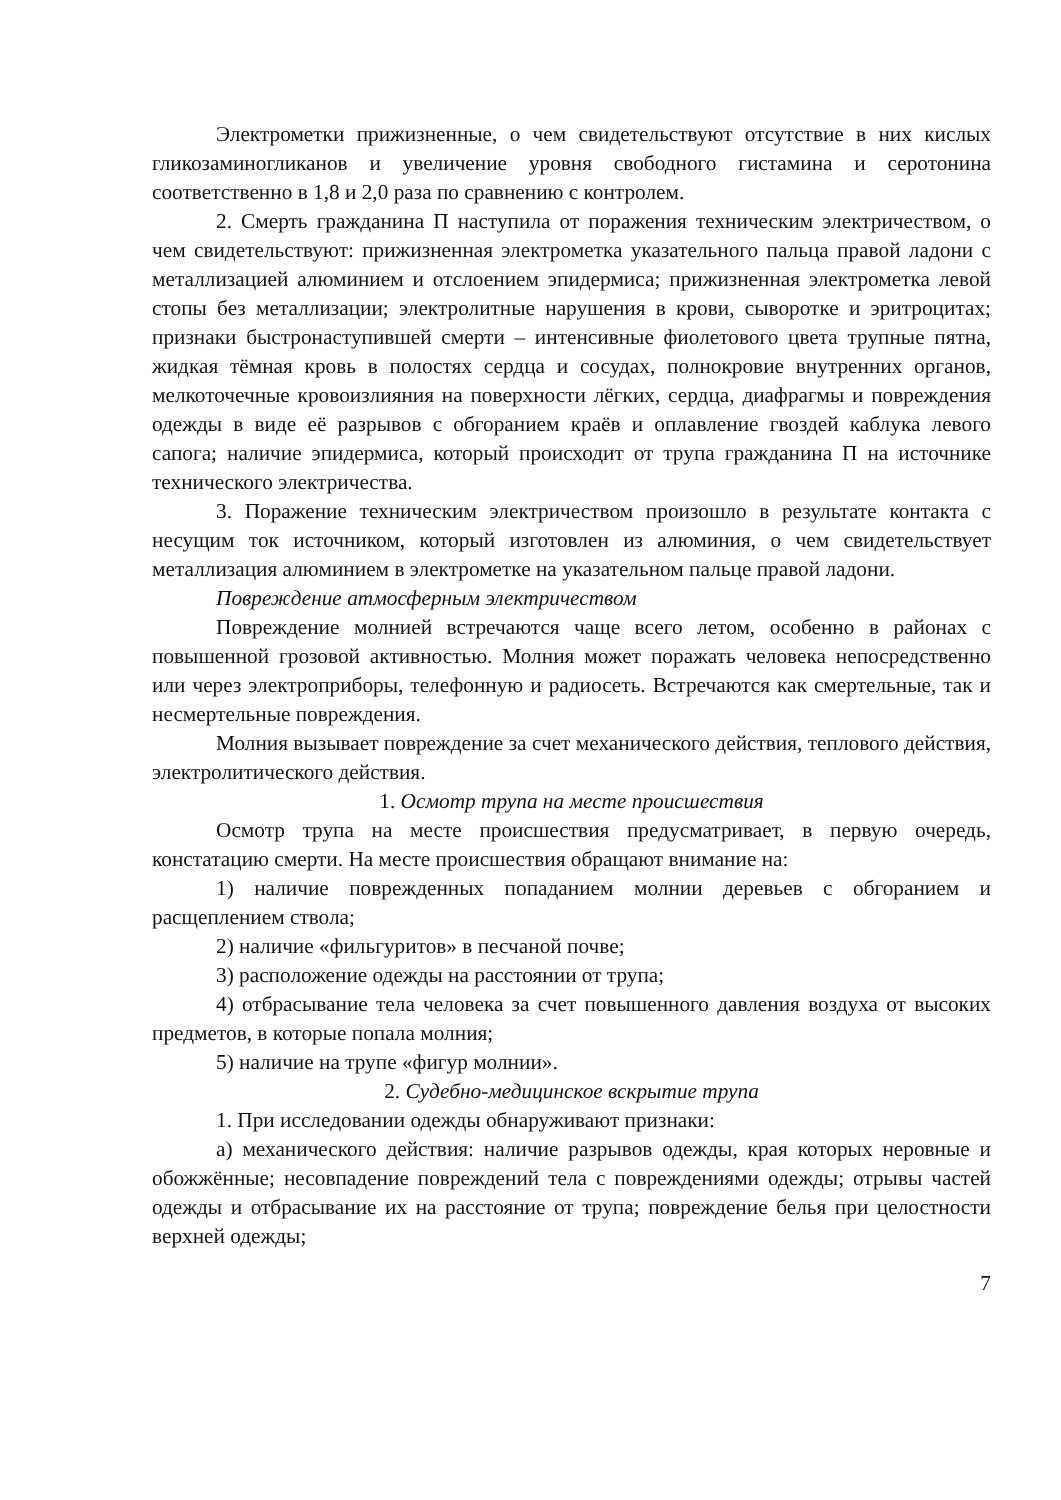Электрометки прижизненные, о чем свидетельствуют отсутствие в них кислых гликозаминогликанов и увеличение уровня свободного гистамина и серотонина соответственно в 1,8 и 2,0 раза по сравнению с контролем.
2. Смерть гражданина П наступила от поражения техническим электричеством, о чем свидетельствуют: прижизненная электрометка указательного пальца правой ладони с металлизацией алюминием и отслоением эпидермиса; прижизненная электрометка левой стопы без металлизации; электролитные нарушения в крови, сыворотке и эритроцитах; признаки быстронаступившей смерти – интенсивные фиолетового цвета трупные пятна, жидкая тёмная кровь в полостях сердца и сосудах, полнокровие внутренних органов, мелкоточечные кровоизлияния на поверхности лёгких, сердца, диафрагмы и повреждения одежды в виде её разрывов с обгоранием краёв и оплавление гвоздей каблука левого сапога; наличие эпидермиса, который происходит от трупа гражданина П на источнике технического электричества.
3. Поражение техническим электричеством произошло в результате контакта с несущим ток источником, который изготовлен из алюминия, о чем свидетельствует металлизация алюминием в электрометке на указательном пальце правой ладони.
Повреждение атмосферным электричеством
Повреждение молнией встречаются чаще всего летом, особенно в районах с повышенной грозовой активностью. Молния может поражать человека непосредственно или через электроприборы, телефонную и радиосеть. Встречаются как смертельные, так и несмертельные повреждения.
Молния вызывает повреждение за счет механического действия, теплового действия, электролитического действия.
1. Осмотр трупа на месте происшествия
Осмотр трупа на месте происшествия предусматривает, в первую очередь, констатацию смерти. На месте происшествия обращают внимание на:
1) наличие поврежденных попаданием молнии деревьев с обгоранием и расщеплением ствола;
2) наличие «фильгуритов» в песчаной почве;
3) расположение одежды на расстоянии от трупа;
4) отбрасывание тела человека за счет повышенного давления воздуха от высоких предметов, в которые попала молния;
5) наличие на трупе «фигур молнии».
2. Судебно-медицинское вскрытие трупа
1. При исследовании одежды обнаруживают признаки:
а) механического действия: наличие разрывов одежды, края которых неровные и обожжённые; несовпадение повреждений тела с повреждениями одежды; отрывы частей одежды и отбрасывание их на расстояние от трупа; повреждение белья при целостности верхней одежды;
7